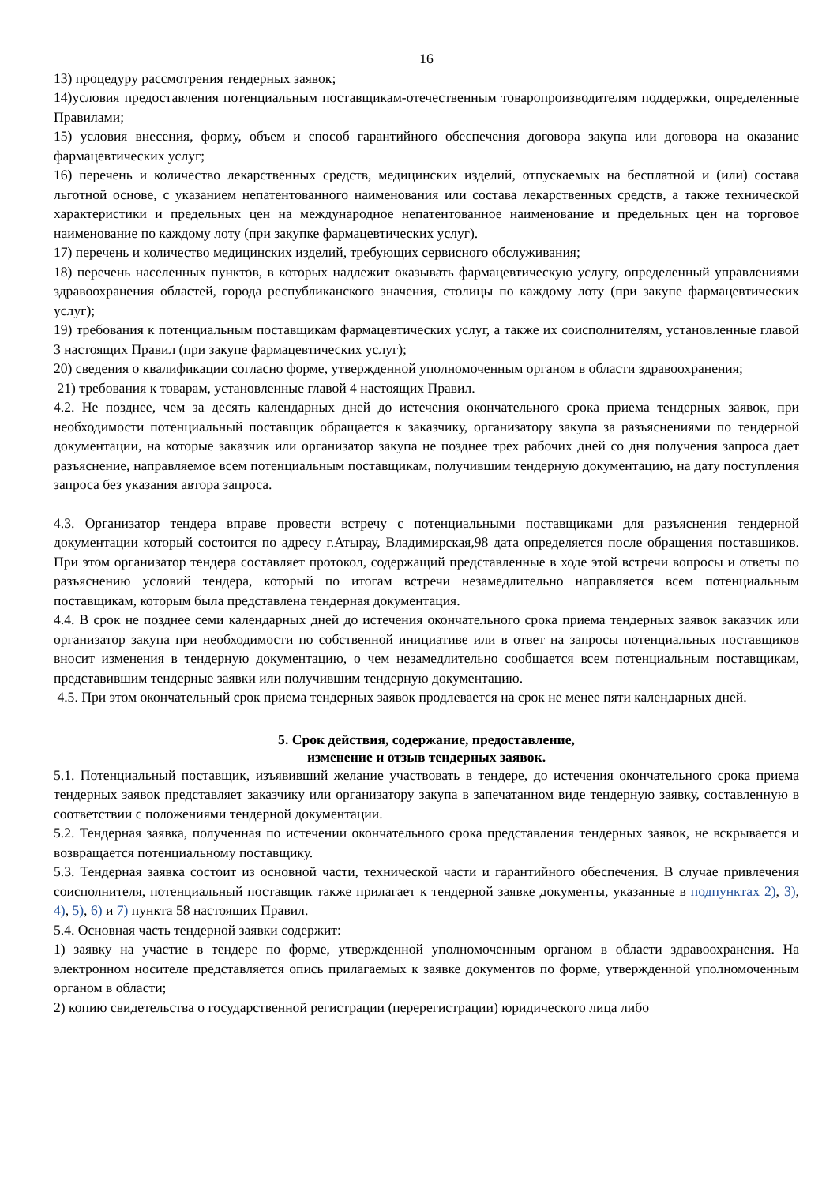16
13) процедуру рассмотрения тендерных заявок;
14)условия предоставления потенциальным поставщикам-отечественным товаропроизводителям поддержки, определенные Правилами;
15) условия внесения, форму, объем и способ гарантийного обеспечения договора закупа или договора на оказание фармацевтических услуг;
16) перечень и количество лекарственных средств, медицинских изделий, отпускаемых на бесплатной и (или) состава льготной основе, с указанием непатентованного наименования или состава лекарственных средств, а также технической характеристики и предельных цен на международное непатентованное наименование и предельных цен на торговое наименование по каждому лоту (при закупке фармацевтических услуг).
17) перечень и количество медицинских изделий, требующих сервисного обслуживания;
18) перечень населенных пунктов, в которых надлежит оказывать фармацевтическую услугу, определенный управлениями здравоохранения областей, города республиканского значения, столицы по каждому лоту (при закупе фармацевтических услуг);
19) требования к потенциальным поставщикам фармацевтических услуг, а также их соисполнителям, установленные главой 3 настоящих Правил (при закупе фармацевтических услуг);
20) сведения о квалификации согласно форме, утвержденной уполномоченным органом в области здравоохранения;
21) требования к товарам, установленные главой 4 настоящих Правил.
4.2. Не позднее, чем за десять календарных дней до истечения окончательного срока приема тендерных заявок, при необходимости потенциальный поставщик обращается к заказчику, организатору закупа за разъяснениями по тендерной документации, на которые заказчик или организатор закупа не позднее трех рабочих дней со дня получения запроса дает разъяснение, направляемое всем потенциальным поставщикам, получившим тендерную документацию, на дату поступления запроса без указания автора запроса.
4.3. Организатор тендера вправе провести встречу с потенциальными поставщиками для разъяснения тендерной документации который состоится по адресу г.Атырау, Владимирская,98 дата определяется после обращения поставщиков. При этом организатор тендера составляет протокол, содержащий представленные в ходе этой встречи вопросы и ответы по разъяснению условий тендера, который по итогам встречи незамедлительно направляется всем потенциальным поставщикам, которым была представлена тендерная документация.
4.4. В срок не позднее семи календарных дней до истечения окончательного срока приема тендерных заявок заказчик или организатор закупа при необходимости по собственной инициативе или в ответ на запросы потенциальных поставщиков вносит изменения в тендерную документацию, о чем незамедлительно сообщается всем потенциальным поставщикам, представившим тендерные заявки или получившим тендерную документацию.
4.5. При этом окончательный срок приема тендерных заявок продлевается на срок не менее пяти календарных дней.
5. Срок действия, содержание, предоставление,
изменение и отзыв тендерных заявок.
5.1. Потенциальный поставщик, изъявивший желание участвовать в тендере, до истечения окончательного срока приема тендерных заявок представляет заказчику или организатору закупа в запечатанном виде тендерную заявку, составленную в соответствии с положениями тендерной документации.
5.2. Тендерная заявка, полученная по истечении окончательного срока представления тендерных заявок, не вскрывается и возвращается потенциальному поставщику.
5.3. Тендерная заявка состоит из основной части, технической части и гарантийного обеспечения. В случае привлечения соисполнителя, потенциальный поставщик также прилагает к тендерной заявке документы, указанные в подпунктах 2), 3), 4), 5), 6) и 7) пункта 58 настоящих Правил.
5.4. Основная часть тендерной заявки содержит:
1) заявку на участие в тендере по форме, утвержденной уполномоченным органом в области здравоохранения. На электронном носителе представляется опись прилагаемых к заявке документов по форме, утвержденной уполномоченным органом в области;
2) копию свидетельства о государственной регистрации (перерегистрации) юридического лица либо